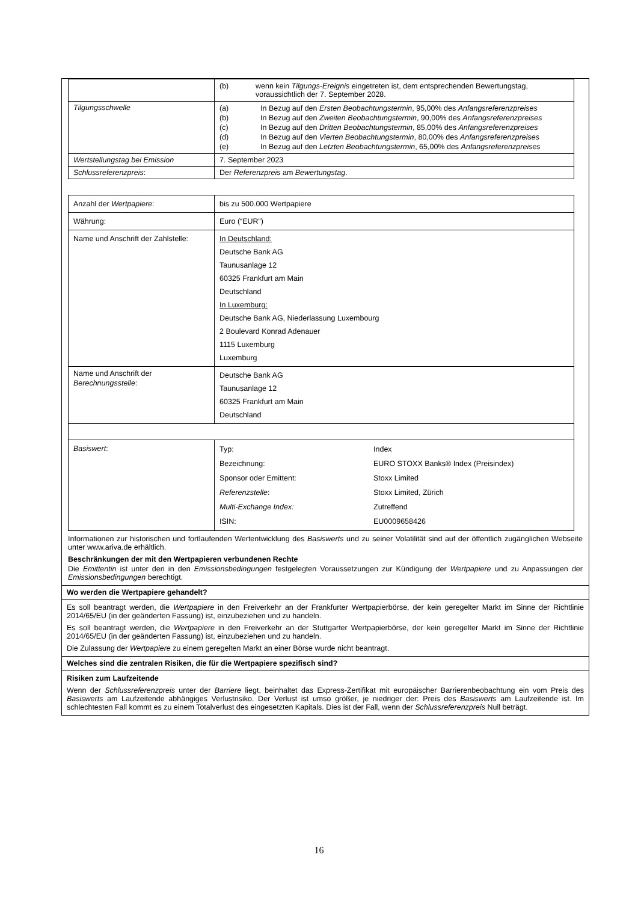| | / (b) / wenn kein Tilgungs-Ereignis eingetreten ist, dem entsprechenden Bewertungstag, voraussichtlich der 7. September 2028. / |
| Tilgungsschwelle | / (a) / In Bezug auf den Ersten Beobachtungstermin , 95,00% des Anfangsreferenzpreises / / (b) / In Bezug auf den Zweiten Beobachtungstermin , 90,00% des Anfangsreferenzpreises / / (c) / In Bezug auf den Dritten Beobachtungstermin , 85,00% des Anfangsreferenzpreises / / (d) / In Bezug auf den Vierten Beobachtungstermin , 80,00% des Anfangsreferenzpreises / / (e) / In Bezug auf den Letzten Beobachtungstermin , 65,00% des Anfangsreferenzpreises / |
| Wertstellungstag bei Emission | 7. September 2023 |
| Schlussreferenzpreis : | Der Referenzpreis am Bewertungstag . |
| Anzahl der Wertpapiere : | bis zu 500.000 Wertpapiere |
| Währung: | Euro (“EUR”) |
| Name und Anschrift der Zahlstelle: | In Deutschland: Deutsche Bank AG Taunusanlage 12 60325 Frankfurt am Main Deutschland In Luxemburg: Deutsche Bank AG, Niederlassung Luxembourg 2 Boulevard Konrad Adenauer 1115 Luxemburg Luxemburg |
| Name und Anschrift der Berechnungsstelle : | Deutsche Bank AG Taunusanlage 12 60325 Frankfurt am Main Deutschland |
| Basiswert : | / Typ: / Index / / Bezeichnung: / EURO STOXX Banks® Index (Preisindex) / / Sponsor oder Emittent: / Stoxx Limited / / Referenzstelle : / Stoxx Limited, Zürich / / Multi-Exchange Index: / Zutreffend / / ISIN: / EU0009658426 / |
Informationen zur historischen und fortlaufenden Wertentwicklung des Basiswerts und zu seiner Volatilität sind auf der öffentlich zugänglichen Webseite unter www.ariva.de erhältlich.
Beschränkungen der mit den Wertpapieren verbundenen Rechte
Die Emittentin ist unter den in den Emissionsbedingungen festgelegten Voraussetzungen zur Kündigung der Wertpapiere und zu Anpassungen der Emissionsbedingungen berechtigt.
Wo werden die Wertpapiere gehandelt?
Es soll beantragt werden, die Wertpapiere in den Freiverkehr an der Frankfurter Wertpapierbörse, der kein geregelter Markt im Sinne der Richtlinie 2014/65/EU (in der geänderten Fassung) ist, einzubeziehen und zu handeln.
Es soll beantragt werden, die Wertpapiere in den Freiverkehr an der Stuttgarter Wertpapierbörse, der kein geregelter Markt im Sinne der Richtlinie 2014/65/EU (in der geänderten Fassung) ist, einzubeziehen und zu handeln.
Die Zulassung der Wertpapiere zu einem geregelten Markt an einer Börse wurde nicht beantragt.
Welches sind die zentralen Risiken, die für die Wertpapiere spezifisch sind?
Risiken zum Laufzeitende
Wenn der Schlussreferenzpreis unter der Barriere liegt, beinhaltet das Express-Zertifikat mit europäischer Barrierenbeobachtung ein vom Preis des Basiswerts am Laufzeitende abhängiges Verlustrisiko. Der Verlust ist umso größer, je niedriger der: Preis des Basiswerts am Laufzeitende ist. Im schlechtesten Fall kommt es zu einem Totalverlust des eingesetzten Kapitals. Dies ist der Fall, wenn der Schlussreferenzpreis Null beträgt.
16